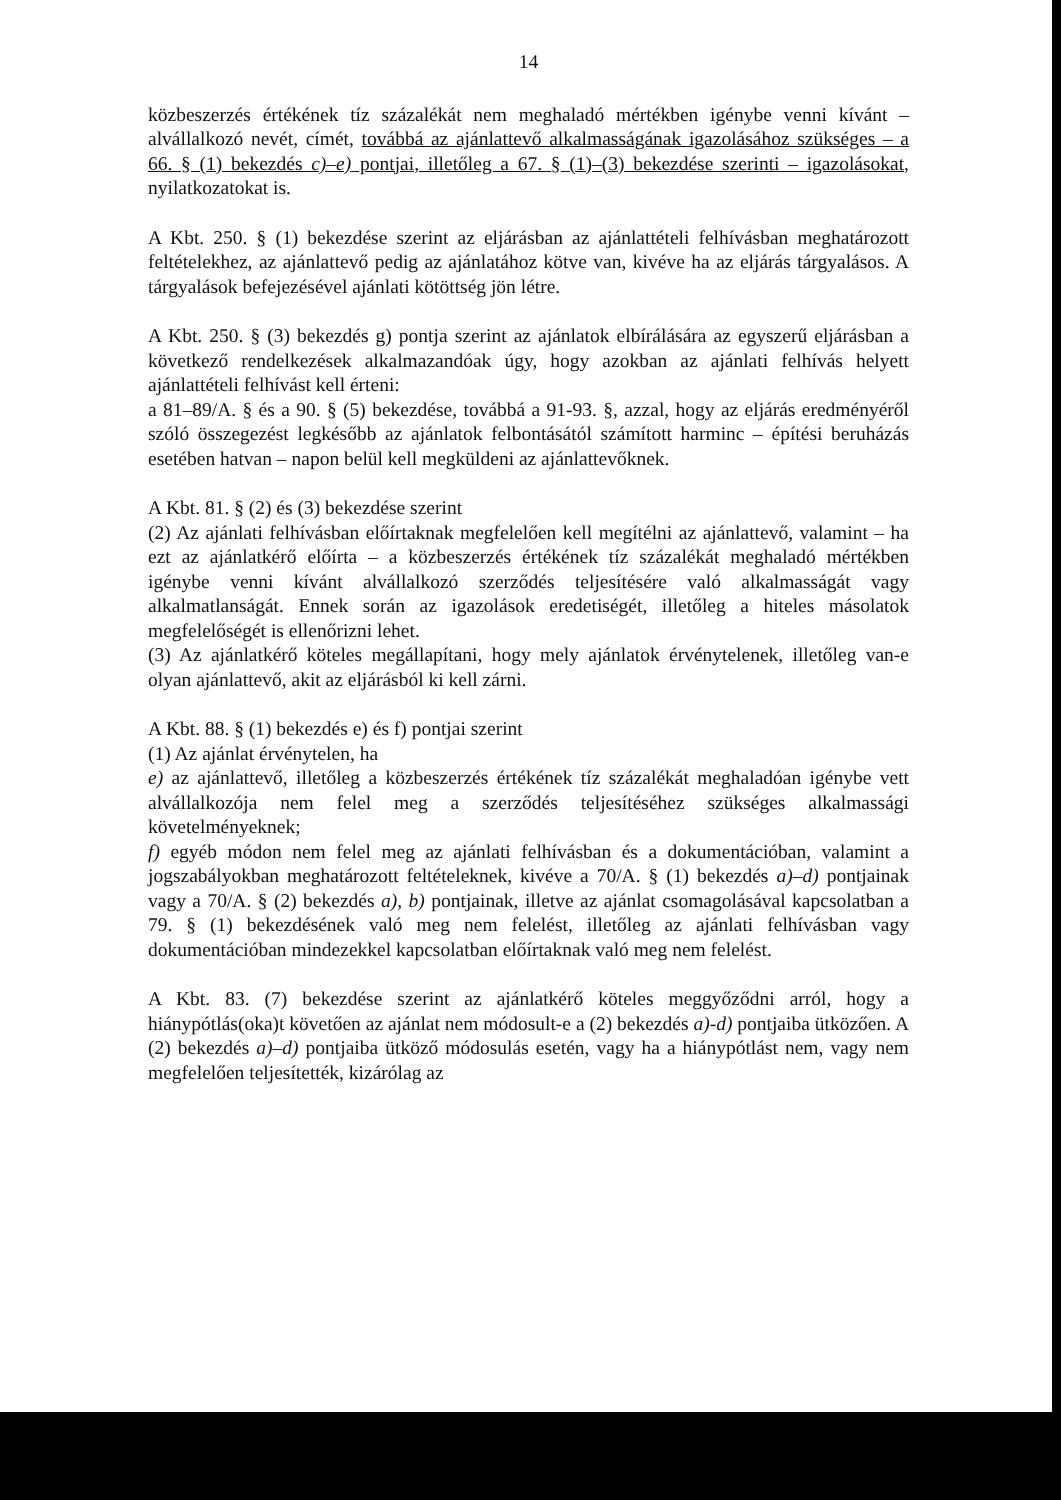14
közbeszerzés értékének tíz százalékát nem meghaladó mértékben igénybe venni kívánt –alvállalkozó nevét, címét, továbbá az ajánlattevő alkalmasságának igazolásához szükséges – a 66. § (1) bekezdés c)–e) pontjai, illetőleg a 67. § (1)–(3) bekezdése szerinti – igazolásokat, nyilatkozatokat is.
A Kbt. 250. § (1) bekezdése szerint az eljárásban az ajánlattételi felhívásban meghatározott feltételekhez, az ajánlattevő pedig az ajánlatához kötve van, kivéve ha az eljárás tárgyalásos. A tárgyalások befejezésével ajánlati kötöttség jön létre.
A Kbt. 250. § (3) bekezdés g) pontja szerint az ajánlatok elbírálására az egyszerű eljárásban a következő rendelkezések alkalmazandóak úgy, hogy azokban az ajánlati felhívás helyett ajánlattételi felhívást kell érteni:
a 81–89/A. § és a 90. § (5) bekezdése, továbbá a 91-93. §, azzal, hogy az eljárás eredményéről szóló összegezést legkésőbb az ajánlatok felbontásától számított harminc – építési beruházás esetében hatvan – napon belül kell megküldeni az ajánlattevőknek.
A Kbt. 81. § (2) és (3) bekezdése szerint
(2) Az ajánlati felhívásban előírtaknak megfelelően kell megítélni az ajánlattevő, valamint – ha ezt az ajánlatkérő előírta – a közbeszerzés értékének tíz százalékát meghaladó mértékben igénybe venni kívánt alvállalkozó szerződés teljesítésére való alkalmasságát vagy alkalmatlanságát. Ennek során az igazolások eredetiségét, illetőleg a hiteles másolatok megfelelőségét is ellenőrizni lehet.
(3) Az ajánlatkérő köteles megállapítani, hogy mely ajánlatok érvénytelenek, illetőleg van-e olyan ajánlattevő, akit az eljárásból ki kell zárni.
A Kbt. 88. § (1) bekezdés e) és f) pontjai szerint
(1) Az ajánlat érvénytelen, ha
e) az ajánlattevő, illetőleg a közbeszerzés értékének tíz százalékát meghaladóan igénybe vett alvállalkozója nem felel meg a szerződés teljesítéséhez szükséges alkalmassági követelményeknek;
f) egyéb módon nem felel meg az ajánlati felhívásban és a dokumentációban, valamint a jogszabályokban meghatározott feltételeknek, kivéve a 70/A. § (1) bekezdés a)–d) pontjainak vagy a 70/A. § (2) bekezdés a), b) pontjainak, illetve az ajánlat csomagolásával kapcsolatban a 79. § (1) bekezdésének való meg nem felelést, illetőleg az ajánlati felhívásban vagy dokumentációban mindezekkel kapcsolatban előírtaknak való meg nem felelést.
A Kbt. 83. (7) bekezdése szerint az ajánlatkérő köteles meggyőződni arról, hogy a hiánypótlás(oka)t követően az ajánlat nem módosult-e a (2) bekezdés a)-d) pontjaiba ütközően. A (2) bekezdés a)–d) pontjaiba ütköző módosulás esetén, vagy ha a hiánypótlást nem, vagy nem megfelelően teljesítették, kizárólag az